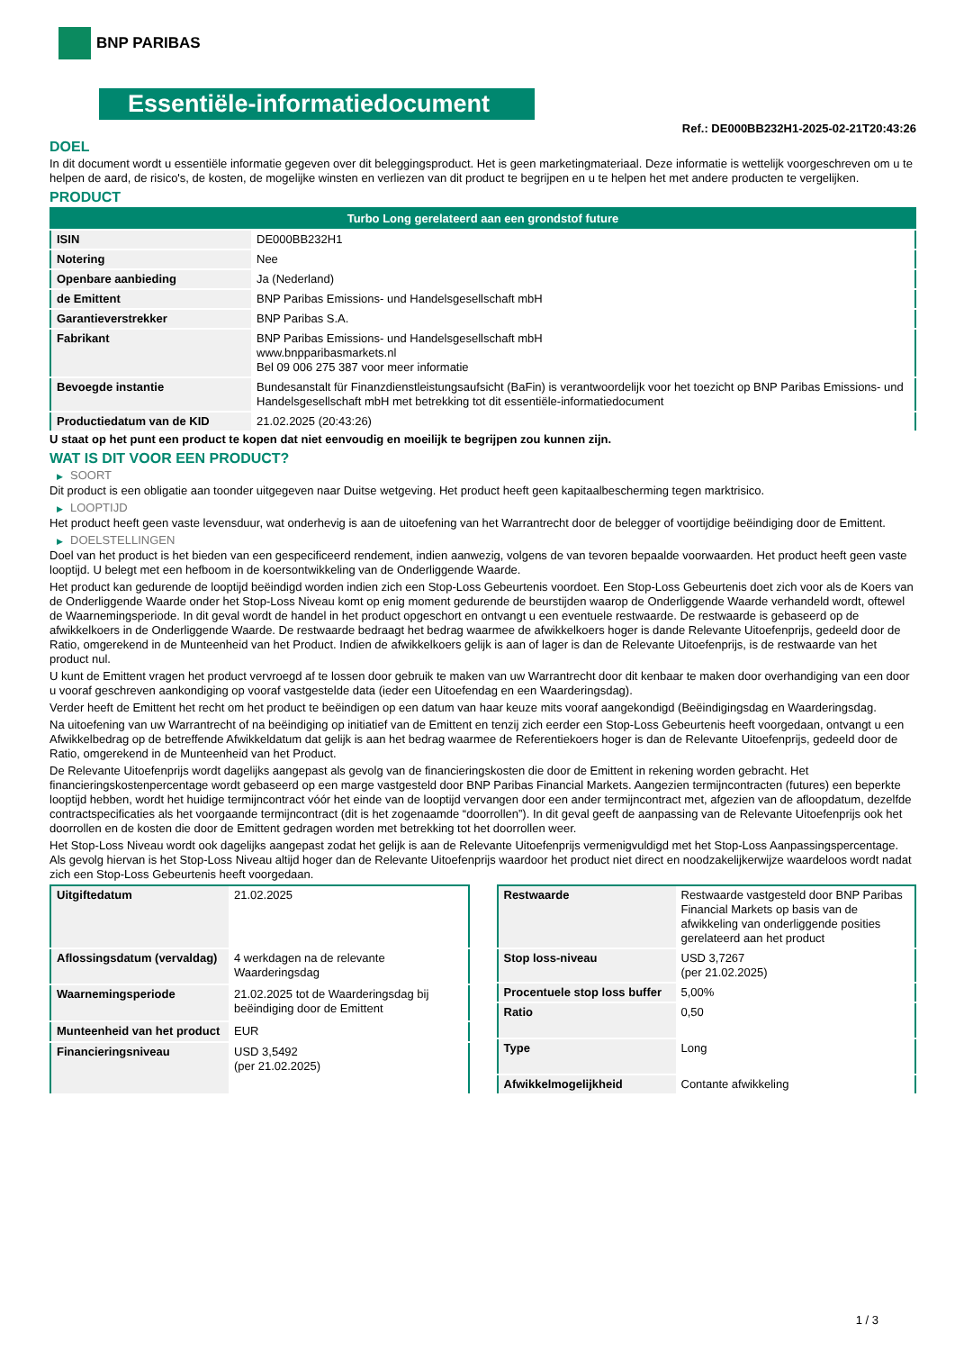BNP PARIBAS
Essentiële-informatiedocument
Ref.: DE000BB232H1-2025-02-21T20:43:26
DOEL
In dit document wordt u essentiële informatie gegeven over dit beleggingsproduct. Het is geen marketingmateriaal. Deze informatie is wettelijk voorgeschreven om u te helpen de aard, de risico's, de kosten, de mogelijke winsten en verliezen van dit product te begrijpen en u te helpen het met andere producten te vergelijken.
PRODUCT
| Turbo Long gerelateerd aan een grondstof future | |
| ISIN | DE000BB232H1 |
| Notering | Nee |
| Openbare aanbieding | Ja (Nederland) |
| de Emittent | BNP Paribas Emissions- und Handelsgesellschaft mbH |
| Garantieverstrekker | BNP Paribas S.A. |
| Fabrikant | BNP Paribas Emissions- und Handelsgesellschaft mbH www.bnpparibasmarkets.nl Bel 09 006 275 387 voor meer informatie |
| Bevoegde instantie | Bundesanstalt für Finanzdienstleistungsaufsicht (BaFin) is verantwoordelijk voor het toezicht op BNP Paribas Emissions- und Handelsgesellschaft mbH met betrekking tot dit essentiële-informatiedocument |
| Productiedatum van de KID | 21.02.2025 (20:43:26) |
U staat op het punt een product te kopen dat niet eenvoudig en moeilijk te begrijpen zou kunnen zijn.
WAT IS DIT VOOR EEN PRODUCT?
▶ SOORT
Dit product is een obligatie aan toonder uitgegeven naar Duitse wetgeving. Het product heeft geen kapitaalbescherming tegen marktrisico.
▶ LOOPTIJD
Het product heeft geen vaste levensduur, wat onderhevig is aan de uitoefening van het Warrantrecht door de belegger of voortijdige beëindiging door de Emittent.
▶ DOELSTELLINGEN
Doel van het product is het bieden van een gespecificeerd rendement, indien aanwezig, volgens de van tevoren bepaalde voorwaarden. Het product heeft geen vaste looptijd. U belegt met een hefboom in de koersontwikkeling van de Onderliggende Waarde.
Het product kan gedurende de looptijd beëindigd worden indien zich een Stop-Loss Gebeurtenis voordoet. Een Stop-Loss Gebeurtenis doet zich voor als de Koers van de Onderliggende Waarde onder het Stop-Loss Niveau komt op enig moment gedurende de beurstijden waarop de Onderliggende Waarde verhandeld wordt, oftewel de Waarnemingsperiode. In dit geval wordt de handel in het product opgeschort en ontvangt u een eventuele restwaarde. De restwaarde is gebaseerd op de afwikkelkoers in de Onderliggende Waarde. De restwaarde bedraagt het bedrag waarmee de afwikkelkoers hoger is dande Relevante Uitoefenprijs, gedeeld door de Ratio, omgerekend in de Munteenheid van het Product. Indien de afwikkelkoers gelijk is aan of lager is dan de Relevante Uitoefenprijs, is de restwaarde van het product nul.
U kunt de Emittent vragen het product vervroegd af te lossen door gebruik te maken van uw Warrantrecht door dit kenbaar te maken door overhandiging van een door u vooraf geschreven aankondiging op vooraf vastgestelde data (ieder een Uitoefendag en een Waarderingsdag).
Verder heeft de Emittent het recht om het product te beëindigen op een datum van haar keuze mits vooraf aangekondigd (Beëindigingsdag en Waarderingsdag.
Na uitoefening van uw Warrantrecht of na beëindiging op initiatief van de Emittent en tenzij zich eerder een Stop-Loss Gebeurtenis heeft voorgedaan, ontvangt u een Afwikkelbedrag op de betreffende Afwikkeldatum dat gelijk is aan het bedrag waarmee de Referentiekoers hoger is dan de Relevante Uitoefenprijs, gedeeld door de Ratio, omgerekend in de Munteenheid van het Product.
De Relevante Uitoefenprijs wordt dagelijks aangepast als gevolg van de financieringskosten die door de Emittent in rekening worden gebracht. Het financieringskostenpercentage wordt gebaseerd op een marge vastgesteld door BNP Paribas Financial Markets. Aangezien termijncontracten (futures) een beperkte looptijd hebben, wordt het huidige termijncontract vóór het einde van de looptijd vervangen door een ander termijncontract met, afgezien van de afloopdatum, dezelfde contractspecificaties als het voorgaande termijncontract (dit is het zogenaamde “doorrollen”). In dit geval geeft de aanpassing van de Relevante Uitoefenprijs ook het doorrollen en de kosten die door de Emittent gedragen worden met betrekking tot het doorrollen weer.
Het Stop-Loss Niveau wordt ook dagelijks aangepast zodat het gelijk is aan de Relevante Uitoefenprijs vermenigvuldigd met het Stop-Loss Aanpassingspercentage. Als gevolg hiervan is het Stop-Loss Niveau altijd hoger dan de Relevante Uitoefenprijs waardoor het product niet direct en noodzakelijkerwijze waardeloos wordt nadat zich een Stop-Loss Gebeurtenis heeft voorgedaan.
| Uitgiftedatum | 21.02.2025 |
| Aflossingsdatum (vervaldag) | 4 werkdagen na de relevante Waarderingsdag |
| Waarnemingsperiode | 21.02.2025 tot de Waarderingsdag bij beëindiging door de Emittent |
| Munteenheid van het product | EUR |
| Financieringsniveau | USD 3,5492 (per 21.02.2025) |
| Restwaarde | Restwaarde vastgesteld door BNP Paribas Financial Markets op basis van de afwikkeling van onderliggende posities gerelateerd aan het product |
| Stop loss-niveau | USD 3,7267 (per 21.02.2025) |
| Procentuele stop loss buffer | 5,00% |
| Ratio | 0,50 |
| Type | Long |
| Afwikkelmogelijkheid | Contante afwikkeling |
1 / 3